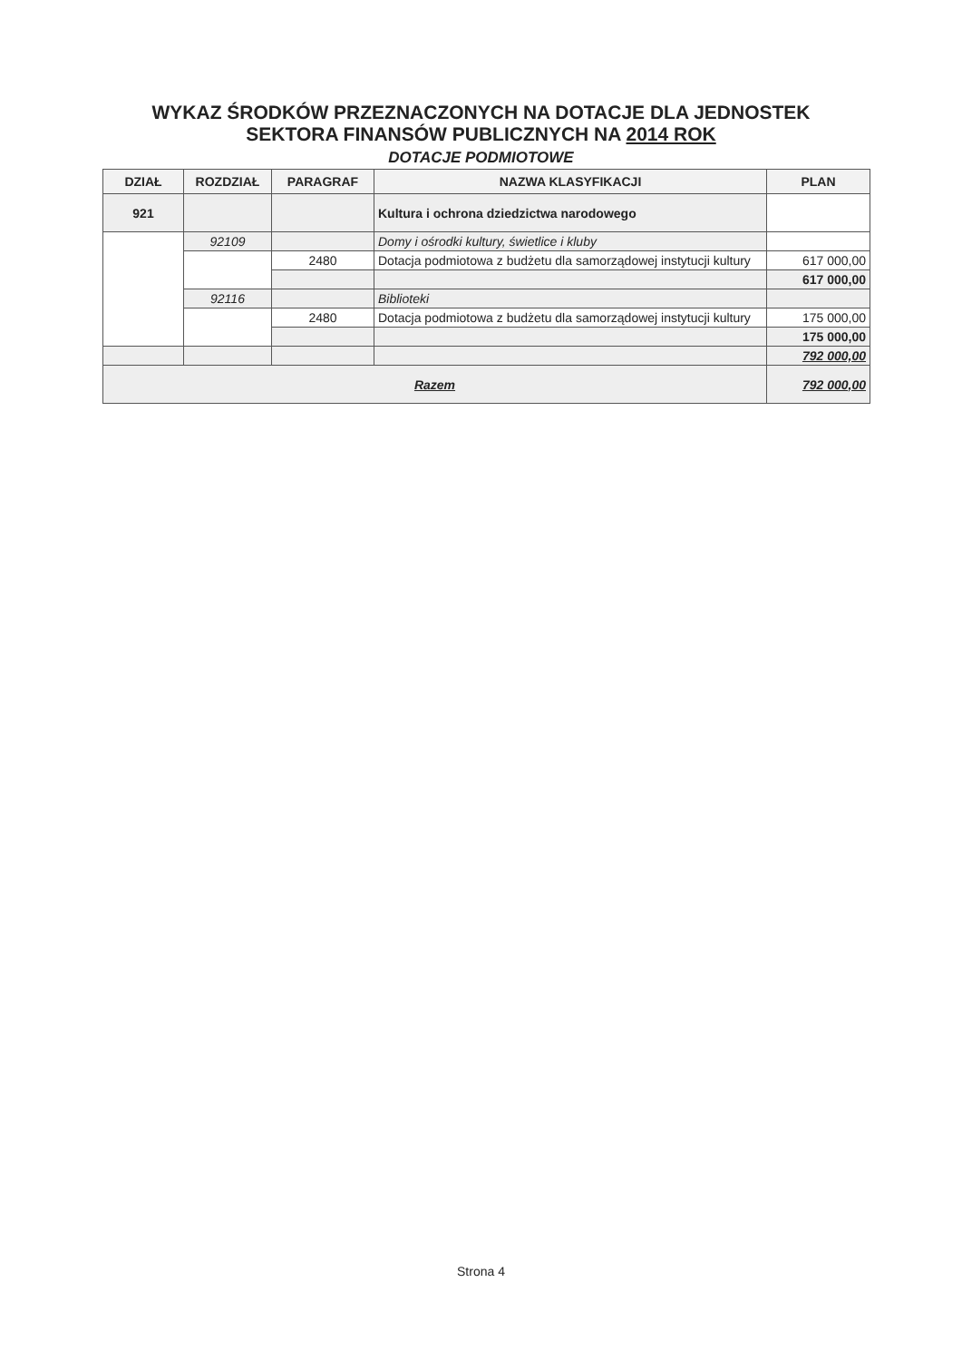WYKAZ ŚRODKÓW PRZEZNACZONYCH NA DOTACJE DLA JEDNOSTEK
SEKTORA FINANSÓW PUBLICZNYCH NA 2014 ROK
DOTACJE PODMIOTOWE
| DZIAŁ | ROZDZIAŁ | PARAGRAF | NAZWA KLASYFIKACJI | PLAN |
| --- | --- | --- | --- | --- |
| 921 | | | Kultura i ochrona dziedzictwa narodowego | |
| | 92109 | | Domy i ośrodki kultury, świetlice i kluby | |
| | | 2480 | Dotacja podmiotowa z budżetu dla samorządowej instytucji kultury | 617 000,00 |
| | | | | 617 000,00 |
| | 92116 | | Biblioteki | |
| | | 2480 | Dotacja podmiotowa z budżetu dla samorządowej instytucji kultury | 175 000,00 |
| | | | | 175 000,00 |
| | | | | 792 000,00 |
| Razem | | | | 792 000,00 |
Strona 4